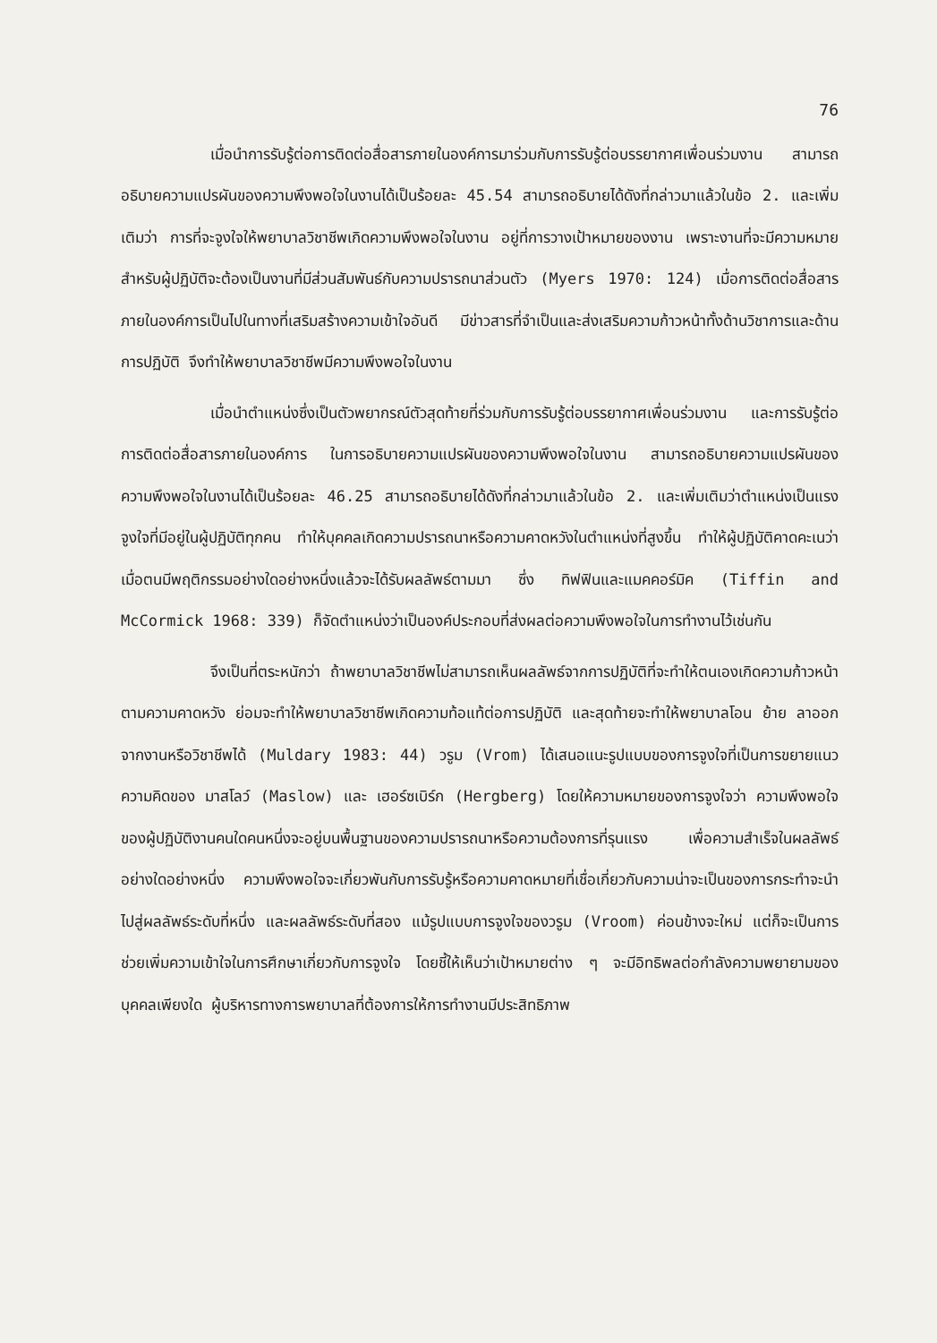76
เมื่อนำการรับรู้ต่อการติดต่อสื่อสารภายในองค์การมาร่วมกับการรับรู้ต่อบรรยากาศเพื่อนร่วมงาน สามารถอธิบายความแปรผันของความพึงพอใจในงานได้เป็นร้อยละ 45.54 สามารถอธิบายได้ดังที่กล่าวมาแล้วในข้อ 2. และเพิ่มเติมว่า การที่จะจูงใจให้พยาบาลวิชาชีพเกิดความพึงพอใจในงาน อยู่ที่การวางเป้าหมายของงาน เพราะงานที่จะมีความหมายสำหรับผู้ปฏิบัติจะต้องเป็นงานที่มีส่วนสัมพันธ์กับความปรารถนาส่วนตัว (Myers 1970: 124) เมื่อการติดต่อสื่อสารภายในองค์การเป็นไปในทางที่เสริมสร้างความเข้าใจอันดี มีข่าวสารที่จำเป็นและส่งเสริมความก้าวหน้าทั้งด้านวิชาการและด้านการปฏิบัติ จึงทำให้พยาบาลวิชาชีพมีความพึงพอใจในงาน
เมื่อนำตำแหน่งซึ่งเป็นตัวพยากรณ์ตัวสุดท้ายที่ร่วมกับการรับรู้ต่อบรรยากาศเพื่อนร่วมงาน และการรับรู้ต่อการติดต่อสื่อสารภายในองค์การ ในการอธิบายความแปรผันของความพึงพอใจในงาน สามารถอธิบายความแปรผันของความพึงพอใจในงานได้เป็นร้อยละ 46.25 สามารถอธิบายได้ดังที่กล่าวมาแล้วในข้อ 2. และเพิ่มเติมว่าตำแหน่งเป็นแรงจูงใจที่มีอยู่ในผู้ปฏิบัติทุกคน ทำให้บุคคลเกิดความปรารถนาหรือความคาดหวังในตำแหน่งที่สูงขึ้น ทำให้ผู้ปฏิบัติคาดคะเนว่า เมื่อตนมีพฤติกรรมอย่างใดอย่างหนึ่งแล้วจะได้รับผลลัพธ์ตามมา ซึ่ง ทิฟฟินและแมคคอร์มิค (Tiffin and McCormick 1968: 339) ก็จัดตำแหน่งว่าเป็นองค์ประกอบที่ส่งผลต่อความพึงพอใจในการทำงานไว้เช่นกัน
จึงเป็นที่ตระหนักว่า ถ้าพยาบาลวิชาชีพไม่สามารถเห็นผลลัพธ์จากการปฏิบัติที่จะทำให้ตนเองเกิดความก้าวหน้าตามความคาดหวัง ย่อมจะทำให้พยาบาลวิชาชีพเกิดความท้อแท้ต่อการปฏิบัติ และสุดท้ายจะทำให้พยาบาลโอน ย้าย ลาออกจากงานหรือวิชาชีพได้ (Muldary 1983: 44) วรูม (Vrom) ได้เสนอแนะรูปแบบของการจูงใจที่เป็นการขยายแนวความคิดของ มาสโลว์ (Maslow) และ เฮอร์ซเบิร์ก (Hergberg) โดยให้ความหมายของการจูงใจว่า ความพึงพอใจของผู้ปฏิบัติงานคนใดคนหนึ่งจะอยู่บนพื้นฐานของความปรารถนาหรือความต้องการที่รุนแรง เพื่อความสำเร็จในผลลัพธ์อย่างใดอย่างหนึ่ง ความพึงพอใจจะเกี่ยวพันกับการรับรู้หรือความคาดหมายที่เชื่อเกี่ยวกับความน่าจะเป็นของการกระทำจะนำไปสู่ผลลัพธ์ระดับที่หนึ่ง และผลลัพธ์ระดับที่สอง แม้รูปแบบการจูงใจของวรูม (Vroom) ค่อนข้างจะใหม่ แต่ก็จะเป็นการช่วยเพิ่มความเข้าใจในการศึกษาเกี่ยวกับการจูงใจ โดยชี้ให้เห็นว่าเป้าหมายต่าง ๆ จะมีอิทธิพลต่อกำลังความพยายามของบุคคลเพียงใด ผู้บริหารทางการพยาบาลที่ต้องการให้การทำงานมีประสิทธิภาพ